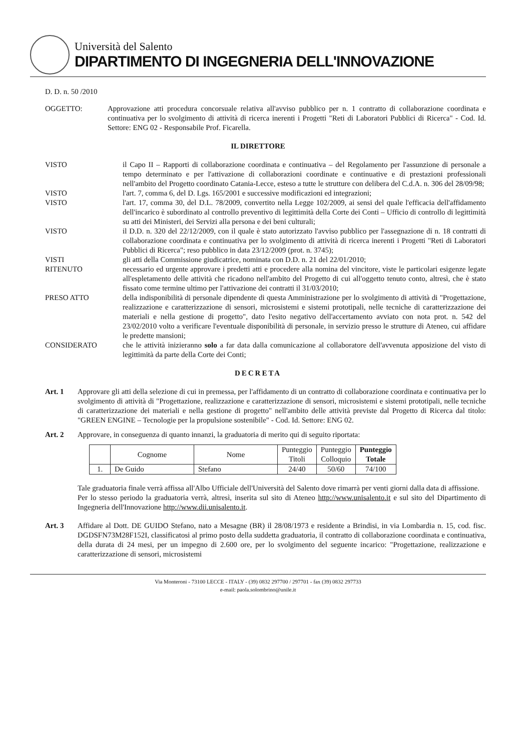Università del Salento
DIPARTIMENTO DI INGEGNERIA DELL'INNOVAZIONE
D. D. n. 50 /2010
OGGETTO: Approvazione atti procedura concorsuale relativa all'avviso pubblico per n. 1 contratto di collaborazione coordinata e continuativa per lo svolgimento di attività di ricerca inerenti i Progetti "Reti di Laboratori Pubblici di Ricerca" - Cod. Id. Settore: ENG 02 - Responsabile Prof. Ficarella.
IL DIRETTORE
VISTO il Capo II – Rapporti di collaborazione coordinata e continuativa – del Regolamento per l'assunzione di personale a tempo determinato e per l'attivazione di collaborazioni coordinate e continuative e di prestazioni professionali nell'ambito del Progetto coordinato Catania-Lecce, esteso a tutte le strutture con delibera del C.d.A. n. 306 del 28/09/98;
VISTO l'art. 7, comma 6, del D. Lgs. 165/2001 e successive modificazioni ed integrazioni;
VISTO l'art. 17, comma 30, del D.L. 78/2009, convertito nella Legge 102/2009, ai sensi del quale l'efficacia dell'affidamento dell'incarico è subordinato al controllo preventivo di legittimità della Corte dei Conti – Ufficio di controllo di legittimità su atti dei Ministeri, dei Servizi alla persona e dei beni culturali;
VISTO il D.D. n. 320 del 22/12/2009, con il quale è stato autorizzato l'avviso pubblico per l'assegnazione di n. 18 contratti di collaborazione coordinata e continuativa per lo svolgimento di attività di ricerca inerenti i Progetti "Reti di Laboratori Pubblici di Ricerca"; reso pubblico in data 23/12/2009 (prot. n. 3745);
VISTI gli atti della Commissione giudicatrice, nominata con D.D. n. 21 del 22/01/2010;
RITENUTO necessario ed urgente approvare i predetti atti e procedere alla nomina del vincitore, viste le particolari esigenze legate all'espletamento delle attività che ricadono nell'ambito del Progetto di cui all'oggetto tenuto conto, altresì, che è stato fissato come termine ultimo per l'attivazione dei contratti il 31/03/2010;
PRESO ATTO della indisponibilità di personale dipendente di questa Amministrazione per lo svolgimento di attività di "Progettazione, realizzazione e caratterizzazione di sensori, microsistemi e sistemi prototipali, nelle tecniche di caratterizzazione dei materiali e nella gestione di progetto", dato l'esito negativo dell'accertamento avviato con nota prot. n. 542 del 23/02/2010 volto a verificare l'eventuale disponibilità di personale, in servizio presso le strutture di Ateneo, cui affidare le predette mansioni;
CONSIDERATO che le attività inizieranno solo a far data dalla comunicazione al collaboratore dell'avvenuta apposizione del visto di legittimità da parte della Corte dei Conti;
DECRETA
Art. 1 Approvare gli atti della selezione di cui in premessa, per l'affidamento di un contratto di collaborazione coordinata e continuativa per lo svolgimento di attività di "Progettazione, realizzazione e caratterizzazione di sensori, microsistemi e sistemi prototipali, nelle tecniche di caratterizzazione dei materiali e nella gestione di progetto" nell'ambito delle attività previste dal Progetto di Ricerca dal titolo: "GREEN ENGINE – Tecnologie per la propulsione sostenibile" - Cod. Id. Settore: ENG 02.
Art. 2 Approvare, in conseguenza di quanto innanzi, la graduatoria di merito qui di seguito riportata:
| | Cognome | Nome | Punteggio Titoli | Punteggio Colloquio | Punteggio Totale |
| --- | --- | --- | --- | --- | --- |
| 1. | De Guido | Stefano | 24/40 | 50/60 | 74/100 |
Tale graduatoria finale verrà affissa all'Albo Ufficiale dell'Università del Salento dove rimarrà per venti giorni dalla data di affissione.
Per lo stesso periodo la graduatoria verrà, altresì, inserita sul sito di Ateneo http://www.unisalento.it e sul sito del Dipartimento di Ingegneria dell'Innovazione http://www.dii.unisalento.it.
Art. 3 Affidare al Dott. DE GUIDO Stefano, nato a Mesagne (BR) il 28/08/1973 e residente a Brindisi, in via Lombardia n. 15, cod. fisc. DGDSFN73M28F152I, classificatosi al primo posto della suddetta graduatoria, il contratto di collaborazione coordinata e continuativa, della durata di 24 mesi, per un impegno di 2.600 ore, per lo svolgimento del seguente incarico: "Progettazione, realizzazione e caratterizzazione di sensori, microsistemi
Via Monteroni - 73100 LECCE - ITALY - (39) 0832 297700 / 297701 - fax (39) 0832 297733
e-mail: paola.solombrino@unile.it